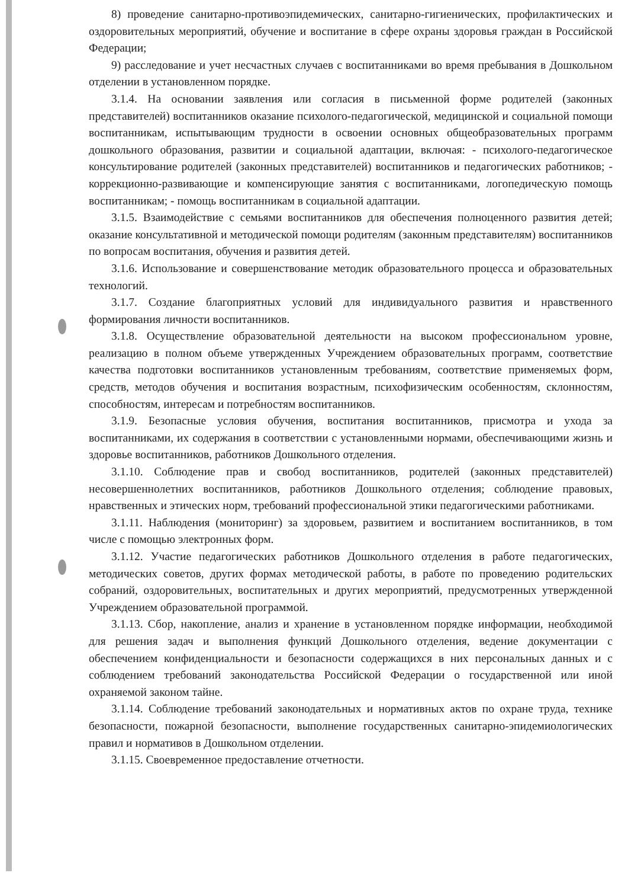8) проведение санитарно-противоэпидемических, санитарно-гигиенических, профилактических и оздоровительных мероприятий, обучение и воспитание в сфере охраны здоровья граждан в Российской Федерации;
9) расследование и учет несчастных случаев с воспитанниками во время пребывания в Дошкольном отделении в установленном порядке.
3.1.4. На основании заявления или согласия в письменной форме родителей (законных представителей) воспитанников оказание психолого-педагогической, медицинской и социальной помощи воспитанникам, испытывающим трудности в освоении основных общеобразовательных программ дошкольного образования, развитии и социальной адаптации, включая: - психолого-педагогическое консультирование родителей (законных представителей) воспитанников и педагогических работников; - коррекционно-развивающие и компенсирующие занятия с воспитанниками, логопедическую помощь воспитанникам; - помощь воспитанникам в социальной адаптации.
3.1.5. Взаимодействие с семьями воспитанников для обеспечения полноценного развития детей; оказание консультативной и методической помощи родителям (законным представителям) воспитанников по вопросам воспитания, обучения и развития детей.
3.1.6. Использование и совершенствование методик образовательного процесса и образовательных технологий.
3.1.7. Создание благоприятных условий для индивидуального развития и нравственного формирования личности воспитанников.
3.1.8. Осуществление образовательной деятельности на высоком профессиональном уровне, реализацию в полном объеме утвержденных Учреждением образовательных программ, соответствие качества подготовки воспитанников установленным требованиям, соответствие применяемых форм, средств, методов обучения и воспитания возрастным, психофизическим особенностям, склонностям, способностям, интересам и потребностям воспитанников.
3.1.9. Безопасные условия обучения, воспитания воспитанников, присмотра и ухода за воспитанниками, их содержания в соответствии с установленными нормами, обеспечивающими жизнь и здоровье воспитанников, работников Дошкольного отделения.
3.1.10. Соблюдение прав и свобод воспитанников, родителей (законных представителей) несовершеннолетних воспитанников, работников Дошкольного отделения; соблюдение правовых, нравственных и этических норм, требований профессиональной этики педагогическими работниками.
3.1.11. Наблюдения (мониторинг) за здоровьем, развитием и воспитанием воспитанников, в том числе с помощью электронных форм.
3.1.12. Участие педагогических работников Дошкольного отделения в работе педагогических, методических советов, других формах методической работы, в работе по проведению родительских собраний, оздоровительных, воспитательных и других мероприятий, предусмотренных утвержденной Учреждением образовательной программой.
3.1.13. Сбор, накопление, анализ и хранение в установленном порядке информации, необходимой для решения задач и выполнения функций Дошкольного отделения, ведение документации с обеспечением конфиденциальности и безопасности содержащихся в них персональных данных и с соблюдением требований законодательства Российской Федерации о государственной или иной охраняемой законом тайне.
3.1.14. Соблюдение требований законодательных и нормативных актов по охране труда, технике безопасности, пожарной безопасности, выполнение государственных санитарно-эпидемиологических правил и нормативов в Дошкольном отделении.
3.1.15. Своевременное предоставление отчетности.